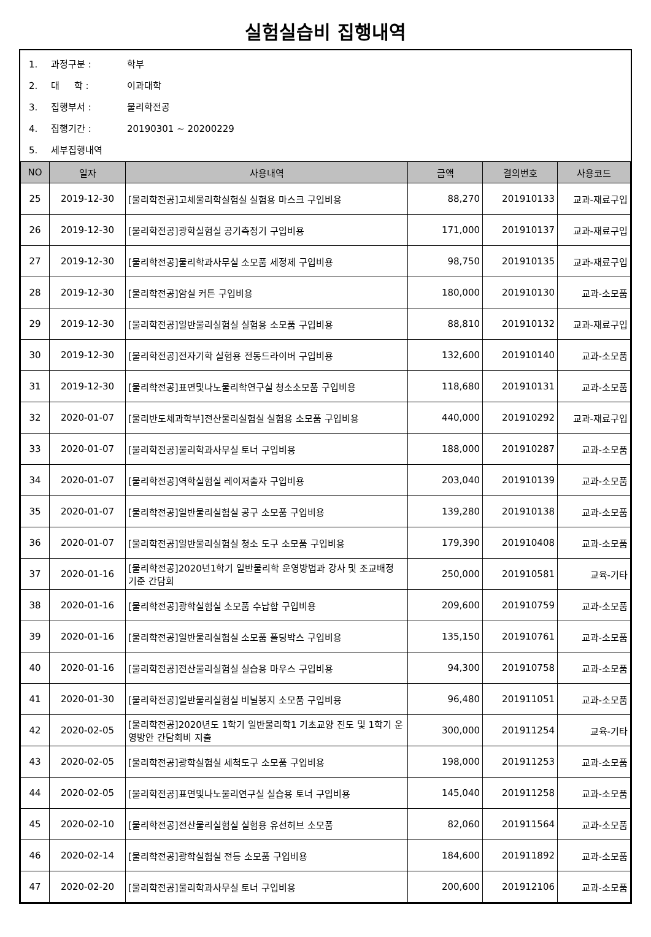실험실습비 집행내역
1. 과정구분 : 학부
2. 대 학 : 이과대학
3. 집행부서 : 물리학전공
4. 집행기간 : 20190301 ~ 20200229
5. 세부집행내역
| NO | 일자 | 사용내역 | 금액 | 결의번호 | 사용코드 |
| --- | --- | --- | --- | --- | --- |
| 25 | 2019-12-30 | [물리학전공]고체물리학실험실 실험용 마스크 구입비용 | 88,270 | 201910133 | 교과-재료구입 |
| 26 | 2019-12-30 | [물리학전공]광학실험실 공기측정기 구입비용 | 171,000 | 201910137 | 교과-재료구입 |
| 27 | 2019-12-30 | [물리학전공]물리학과사무실 소모품 세정제 구입비용 | 98,750 | 201910135 | 교과-재료구입 |
| 28 | 2019-12-30 | [물리학전공]암실 커튼 구입비용 | 180,000 | 201910130 | 교과-소모품 |
| 29 | 2019-12-30 | [물리학전공]일반물리실험실 실험용 소모품 구입비용 | 88,810 | 201910132 | 교과-재료구입 |
| 30 | 2019-12-30 | [물리학전공]전자기학 실험용 전동드라이버 구입비용 | 132,600 | 201910140 | 교과-소모품 |
| 31 | 2019-12-30 | [물리학전공]표면및나노물리학연구실 청소소모품 구입비용 | 118,680 | 201910131 | 교과-소모품 |
| 32 | 2020-01-07 | [물리반도체과학부]전산물리실험실 실험용 소모품 구입비용 | 440,000 | 201910292 | 교과-재료구입 |
| 33 | 2020-01-07 | [물리학전공]물리학과사무실 토너 구입비용 | 188,000 | 201910287 | 교과-소모품 |
| 34 | 2020-01-07 | [물리학전공]역학실험실 레이저출자 구입비용 | 203,040 | 201910139 | 교과-소모품 |
| 35 | 2020-01-07 | [물리학전공]일반물리실험실 공구 소모품 구입비용 | 139,280 | 201910138 | 교과-소모품 |
| 36 | 2020-01-07 | [물리학전공]일반물리실험실 청소 도구 소모품 구입비용 | 179,390 | 201910408 | 교과-소모품 |
| 37 | 2020-01-16 | [물리학전공]2020년1학기 일반물리학 운영방법과 강사 및 조교배정 기준 간담회 | 250,000 | 201910581 | 교육-기타 |
| 38 | 2020-01-16 | [물리학전공]광학실험실 소모품 수납합 구입비용 | 209,600 | 201910759 | 교과-소모품 |
| 39 | 2020-01-16 | [물리학전공]일반물리실험실 소모품 폴딩박스 구입비용 | 135,150 | 201910761 | 교과-소모품 |
| 40 | 2020-01-16 | [물리학전공]전산물리실험실 실습용 마우스 구입비용 | 94,300 | 201910758 | 교과-소모품 |
| 41 | 2020-01-30 | [물리학전공]일반물리실험실 비닐봉지 소모품 구입비용 | 96,480 | 201911051 | 교과-소모품 |
| 42 | 2020-02-05 | [물리학전공]2020년도 1학기 일반물리학1 기초교양 진도 및 1학기 운영방안 간담회비 지출 | 300,000 | 201911254 | 교육-기타 |
| 43 | 2020-02-05 | [물리학전공]광학실험실 세척도구 소모품 구입비용 | 198,000 | 201911253 | 교과-소모품 |
| 44 | 2020-02-05 | [물리학전공]표면및나노물리연구실 실습용 토너 구입비용 | 145,040 | 201911258 | 교과-소모품 |
| 45 | 2020-02-10 | [물리학전공]전산물리실험실 실험용 유선허브 소모품 | 82,060 | 201911564 | 교과-소모품 |
| 46 | 2020-02-14 | [물리학전공]광학실험실 전등 소모품 구입비용 | 184,600 | 201911892 | 교과-소모품 |
| 47 | 2020-02-20 | [물리학전공]물리학과사무실 토너 구입비용 | 200,600 | 201912106 | 교과-소모품 |